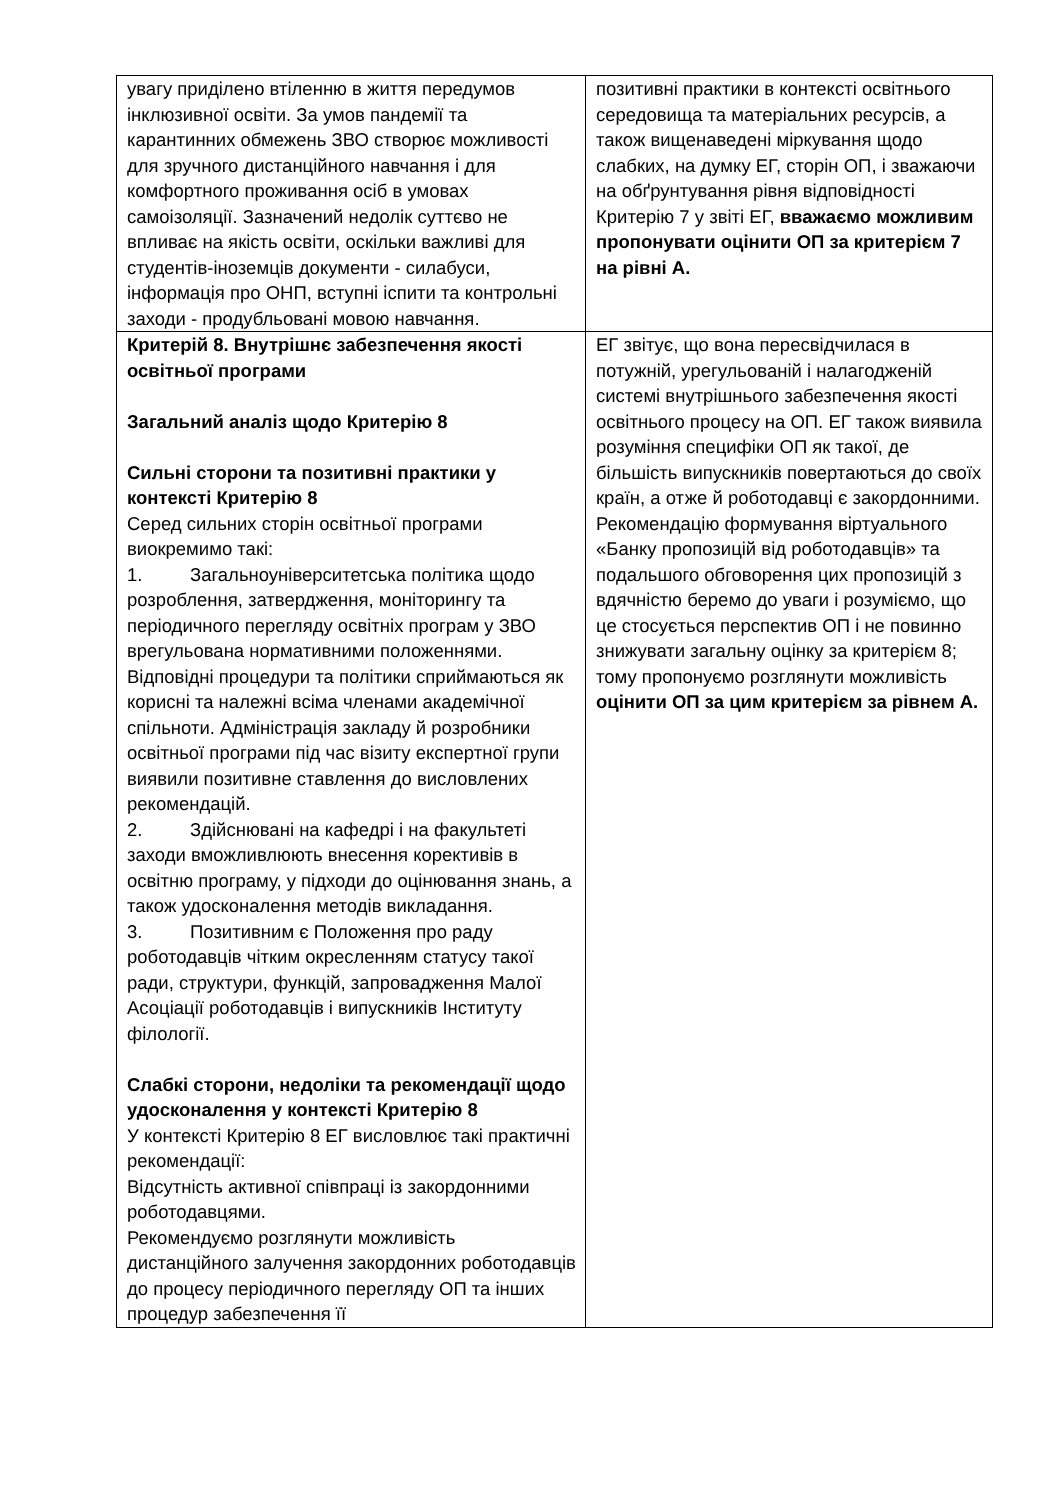| увагу приділено втіленню в життя передумов інклюзивної освіти. За умов пандемії та карантинних обмежень ЗВО створює можливості для зручного дистанційного навчання і для комфортного проживання осіб в умовах самоізоляції. Зазначений недолік суттєво не впливає на якість освіти, оскільки важливі для студентів-іноземців документи - силабуси, інформація про ОНП, вступні іспити та контрольні заходи - продубльовані мовою навчання. | позитивні практики в контексті освітнього середовища та матеріальних ресурсів, а також вищенаведені міркування щодо слабких, на думку ЕГ, сторін ОП, і зважаючи на обґрунтування рівня відповідності Критерію 7 у звіті ЕГ, вважаємо можливим пропонувати оцінити ОП за критерієм 7 на рівні А. |
| Критерій 8. Внутрішнє забезпечення якості освітньої програми Загальний аналіз щодо Критерію 8 Сильні сторони та позитивні практики у контексті Критерію 8 Серед сильних сторін освітньої програми виокремимо такі: 1. Загальноуніверситетська політика щодо розроблення, затвердження, моніторингу та періодичного перегляду освітніх програм у ЗВО врегульована нормативними положеннями. Відповідні процедури та політики сприймаються як корисні та належні всіма членами академічної спільноти. Адміністрація закладу й розробники освітньої програми під час візиту експертної групи виявили позитивне ставлення до висловлених рекомендацій. 2. Здійснювані на кафедрі і на факультеті заходи вможливлюють внесення корективів в освітню програму, у підходи до оцінювання знань, а також удосконалення методів викладання. 3. Позитивним є Положення про раду роботодавців чітким окресленням статусу такої ради, структури, функцій, запровадження Малої Асоціації роботодавців і випускників Інституту філології. Слабкі сторони, недоліки та рекомендації щодо удосконалення у контексті Критерію 8 У контексті Критерію 8 ЕГ висловлює такі практичні рекомендації: Відсутність активної співпраці із закордонними роботодавцями. Рекомендуємо розглянути можливість дистанційного залучення закордонних роботодавців до процесу періодичного перегляду ОП та інших процедур забезпечення її | ЕГ звітує, що вона пересвідчилася в потужній, урегульованій і налагодженій системі внутрішнього забезпечення якості освітнього процесу на ОП. ЕГ також виявила розуміння специфіки ОП як такої, де більшість випускників повертаються до своїх країн, а отже й роботодавці є закордонними. Рекомендацію формування віртуального «Банку пропозицій від роботодавців» та подальшого обговорення цих пропозицій з вдячністю беремо до уваги і розуміємо, що це стосується перспектив ОП і не повинно знижувати загальну оцінку за критерієм 8; тому пропонуємо розглянути можливість оцінити ОП за цим критерієм за рівнем А. |